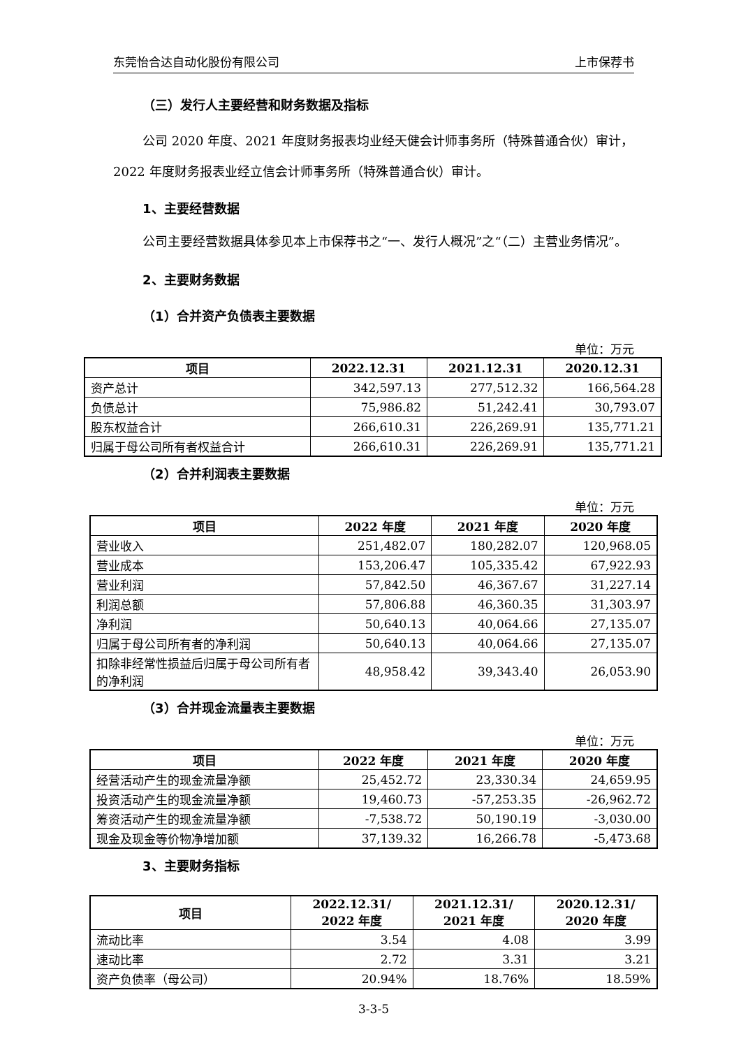东莞怡合达自动化股份有限公司 上市保荐书
（三）发行人主要经营和财务数据及指标
公司 2020 年度、2021 年度财务报表均业经天健会计师事务所（特殊普通合伙）审计，2022 年度财务报表业经立信会计师事务所（特殊普通合伙）审计。
1、主要经营数据
公司主要经营数据具体参见本上市保荐书之“一、发行人概况”之“（二）主营业务情况”。
2、主要财务数据
（1）合并资产负债表主要数据
单位：万元
| 项目 | 2022.12.31 | 2021.12.31 | 2020.12.31 |
| --- | --- | --- | --- |
| 资产总计 | 342,597.13 | 277,512.32 | 166,564.28 |
| 负债总计 | 75,986.82 | 51,242.41 | 30,793.07 |
| 股东权益合计 | 266,610.31 | 226,269.91 | 135,771.21 |
| 归属于母公司所有者权益合计 | 266,610.31 | 226,269.91 | 135,771.21 |
（2）合并利润表主要数据
单位：万元
| 项目 | 2022 年度 | 2021 年度 | 2020 年度 |
| --- | --- | --- | --- |
| 营业收入 | 251,482.07 | 180,282.07 | 120,968.05 |
| 营业成本 | 153,206.47 | 105,335.42 | 67,922.93 |
| 营业利润 | 57,842.50 | 46,367.67 | 31,227.14 |
| 利润总额 | 57,806.88 | 46,360.35 | 31,303.97 |
| 净利润 | 50,640.13 | 40,064.66 | 27,135.07 |
| 归属于母公司所有者的净利润 | 50,640.13 | 40,064.66 | 27,135.07 |
| 扣除非经常性损益后归属于母公司所有者的净利润 | 48,958.42 | 39,343.40 | 26,053.90 |
（3）合并现金流量表主要数据
单位：万元
| 项目 | 2022 年度 | 2021 年度 | 2020 年度 |
| --- | --- | --- | --- |
| 经营活动产生的现金流量净额 | 25,452.72 | 23,330.34 | 24,659.95 |
| 投资活动产生的现金流量净额 | 19,460.73 | -57,253.35 | -26,962.72 |
| 筹资活动产生的现金流量净额 | -7,538.72 | 50,190.19 | -3,030.00 |
| 现金及现金等价物净增加额 | 37,139.32 | 16,266.78 | -5,473.68 |
3、主要财务指标
| 项目 | 2022.12.31/ 2022 年度 | 2021.12.31/ 2021 年度 | 2020.12.31/ 2020 年度 |
| --- | --- | --- | --- |
| 流动比率 | 3.54 | 4.08 | 3.99 |
| 速动比率 | 2.72 | 3.31 | 3.21 |
| 资产负债率（母公司） | 20.94% | 18.76% | 18.59% |
3-3-5